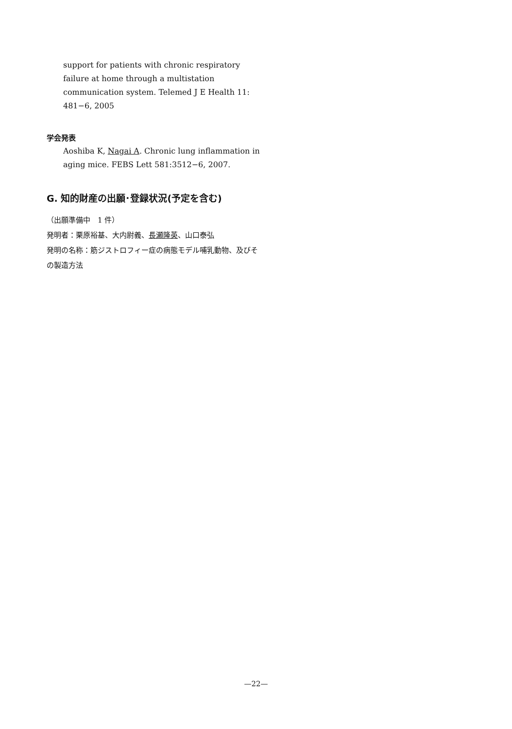support for patients with chronic respiratory failure at home through a multistation communication system. Telemed J E Health 11: 481−6, 2005
学会発表
Aoshiba K, Nagai A. Chronic lung inflammation in aging mice. FEBS Lett 581:3512−6, 2007.
G. 知的財産の出願･登録状況(予定を含む)
（出願準備中　1 件）
発明者：栗原裕基、大内尉義、長瀬隆英、山口泰弘
発明の名称：筋ジストロフィー症の病態モデル哺乳動物、及びその製造方法
—22—